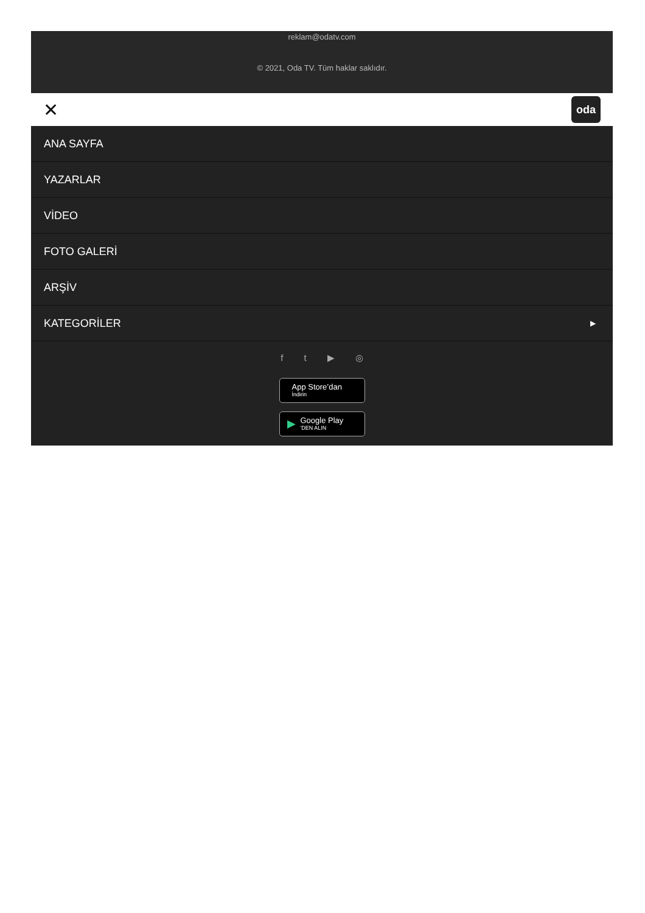reklam@odatv.com
© 2021, Oda TV. Tüm haklar saklıdır.
✕ oda
ANA SAYFA
YAZARLAR
VİDEO
FOTO GALERİ
ARŞİV
KATEGORİLER ▶
ft ▶ ◎
App Store’dan
İndirin
▶ Google Play
'DEN ALIN